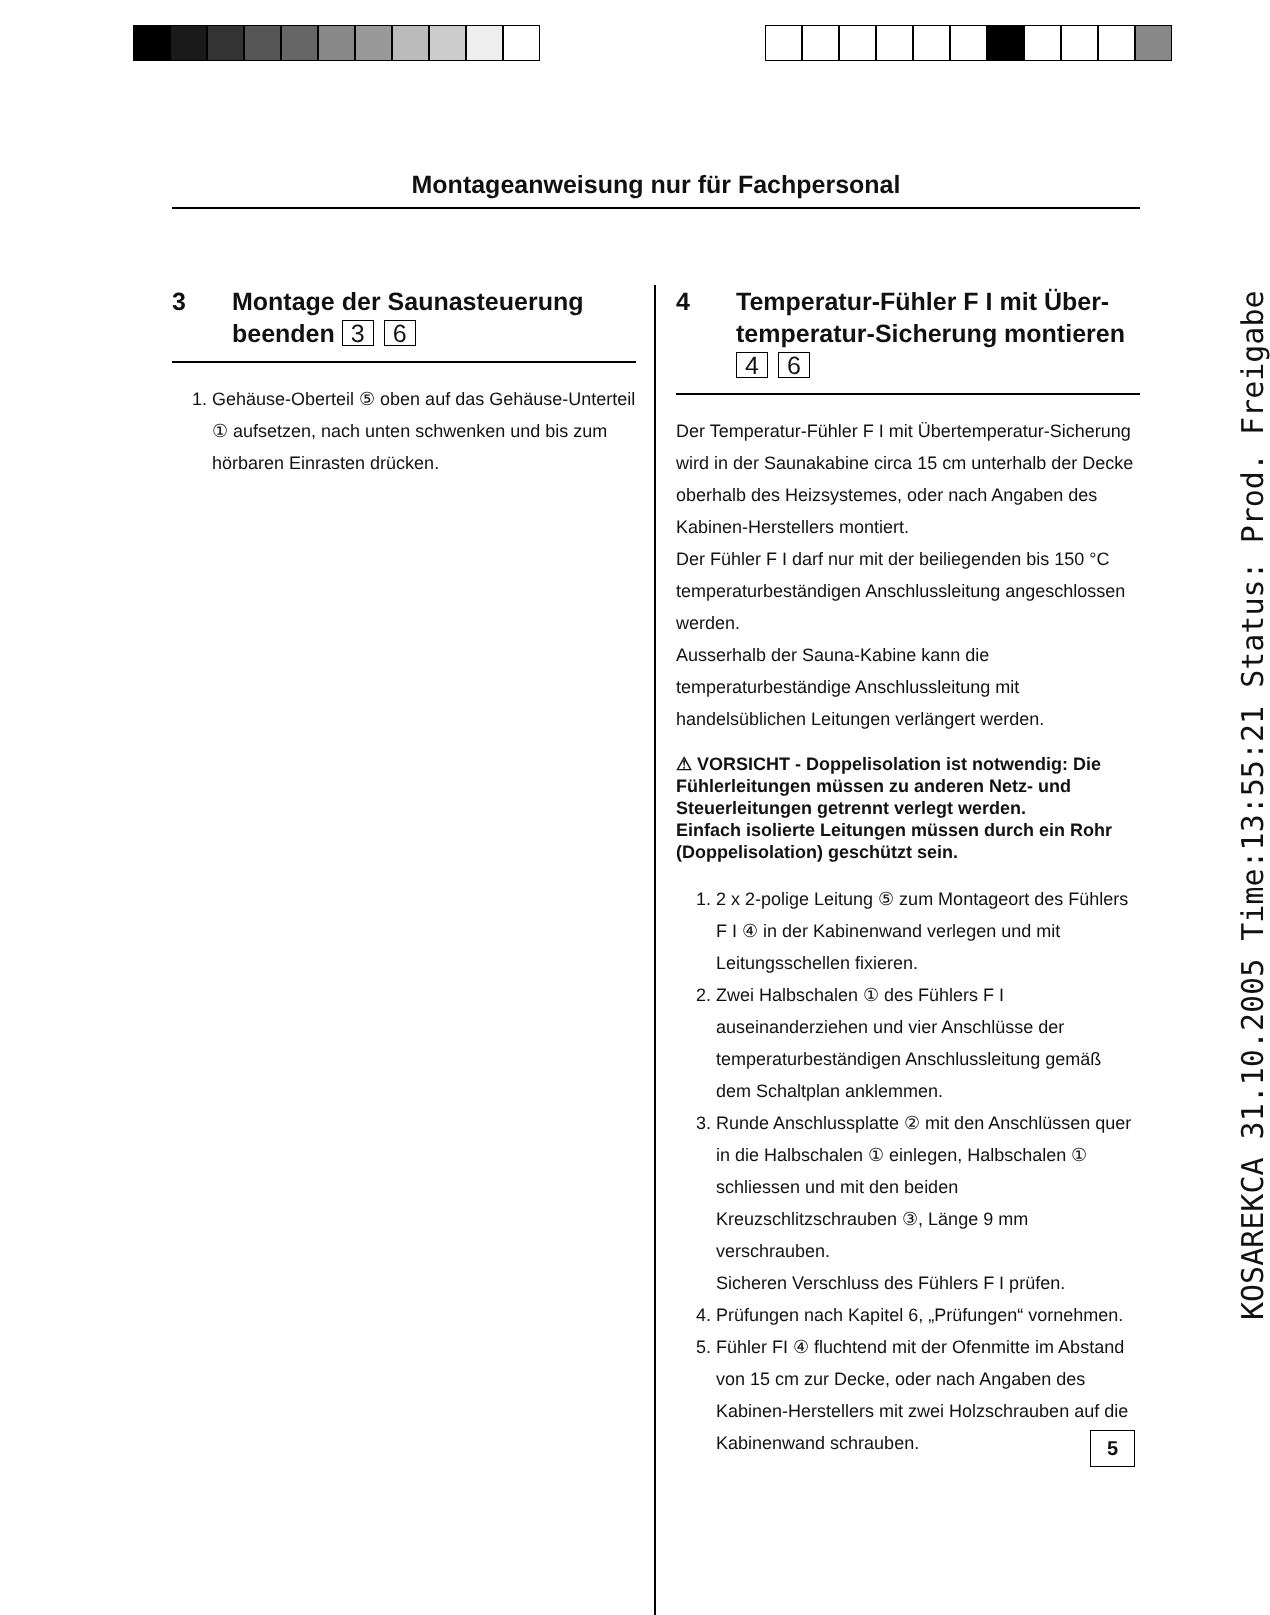Montageanweisung nur für Fachpersonal
3 Montage der Saunasteuerung beenden 3 6
1. Gehäuse-Oberteil ⑤ oben auf das Gehäuse-Unterteil ① aufsetzen, nach unten schwenken und bis zum hörbaren Einrasten drücken.
4 Temperatur-Fühler F I mit Über­temperatur-Sicherung montieren
4 6
Der Temperatur-Fühler F I mit Übertemperatur-Sicherung wird in der Saunakabine circa 15 cm unterhalb der Decke oberhalb des Heizsystemes, oder nach Angaben des Kabinen-Herstellers montiert.
Der Fühler F I darf nur mit der beiliegenden bis 150 °C temperaturbeständigen Anschlussleitung angeschlossen werden.
Ausserhalb der Sauna-Kabine kann die temperaturbeständige Anschlussleitung mit handelsüblichen Leitungen verlängert werden.
⚠ VORSICHT - Doppelisolation ist notwendig: Die Fühlerleitungen müssen zu anderen Netz- und Steuerleitungen getrennt verlegt werden.
Einfach isolierte Leitungen müssen durch ein Rohr (Doppelisolation) geschützt sein.
1. 2 x 2-polige Leitung ⑤ zum Montageort des Fühlers F I ④ in der Kabinenwand verlegen und mit Leitungsschellen fixieren.
2. Zwei Halbschalen ① des Fühlers F I auseinanderziehen und vier Anschlüsse der temperaturbeständigen Anschlussleitung gemäß dem Schaltplan anklemmen.
3. Runde Anschlussplatte ② mit den Anschlüssen quer in die Halbschalen ① einlegen, Halbschalen ① schliessen und mit den beiden Kreuzschlitzschrauben ③, Länge 9 mm verschrauben.
Sicheren Verschluss des Fühlers F I prüfen.
4. Prüfungen nach Kapitel 6, „Prüfungen“ vornehmen.
5. Fühler FI ④ fluchtend mit der Ofenmitte im Abstand von 15 cm zur Decke, oder nach Angaben des Kabinen-Herstellers mit zwei Holzschrauben auf die Kabinenwand schrauben.
5
KOSAREKCA 31.10.2005 Time:13:55:21 Status: Prod. Freigabe